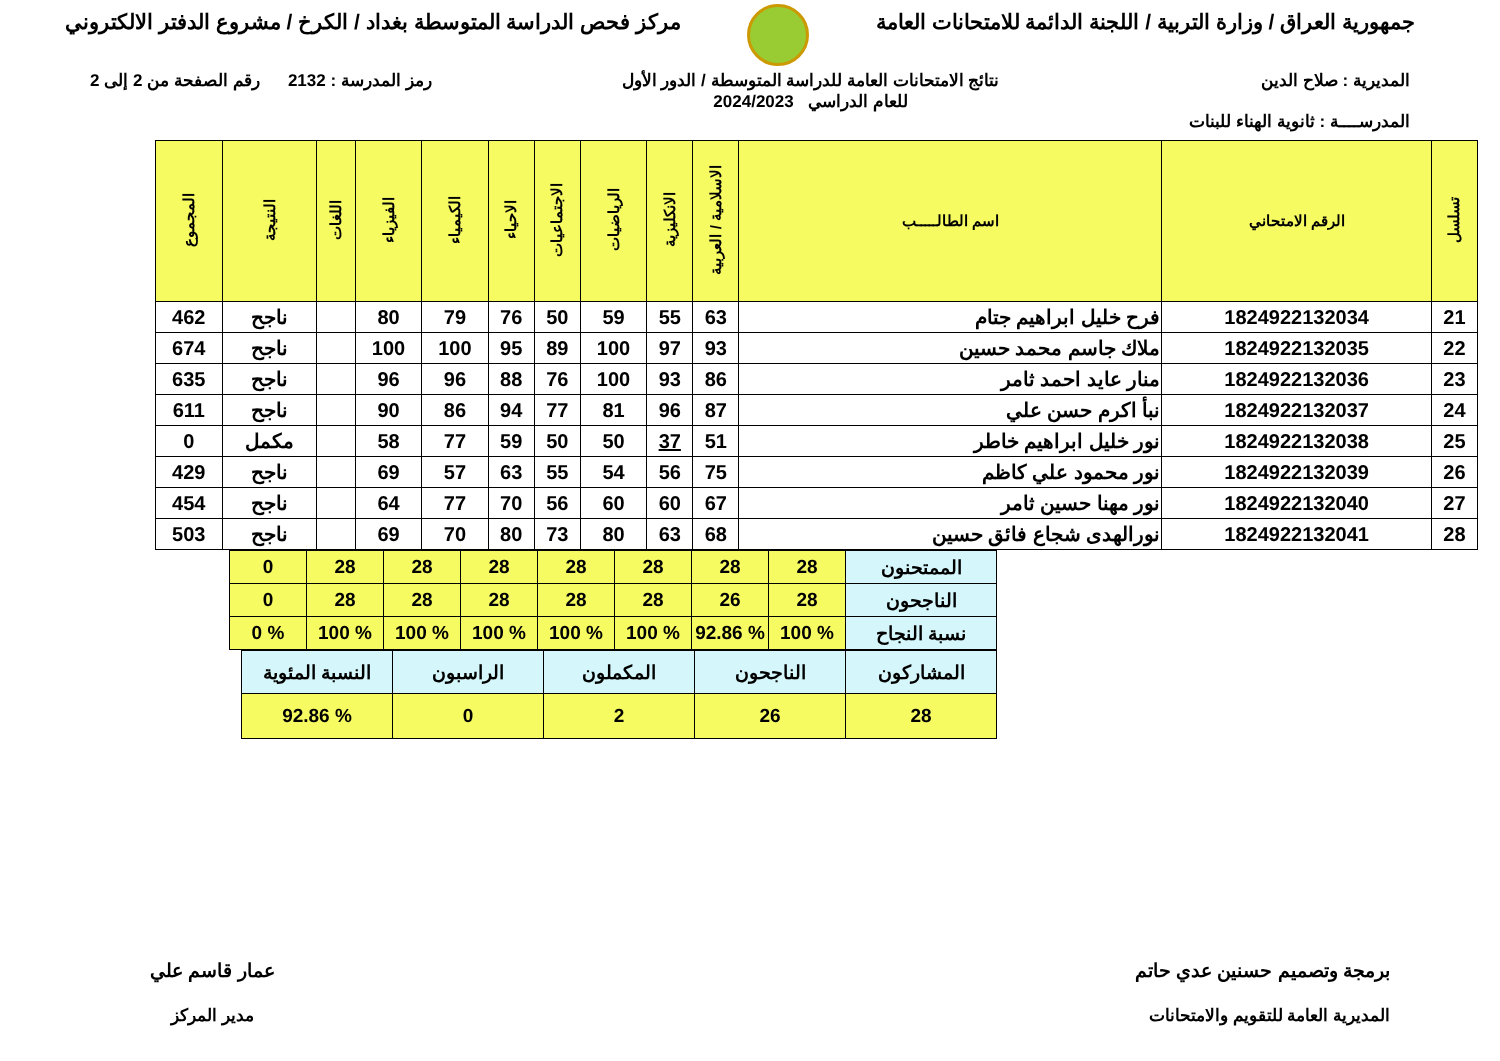جمهورية العراق / وزارة التربية / اللجنة الدائمة للامتحانات العامة
مركز فحص الدراسة المتوسطة بغداد / الكرخ / مشروع الدفتر الالكتروني
المديرية : صلاح الدين
المدرســــة : ثانوية الهناء للبنات
نتائج الامتحانات العامة للدراسة المتوسطة / الدور الأول
للعام الدراسي 2024/2023
رمز المدرسة : 2132 رقم الصفحة من 2 إلى 2
| تسلسل | الرقم الامتحاني | اسم الطالـــــب | الاسلامية / العربية | الانكليزية | الرياضيات | الاجتماعيات | الاحياء | الكيمياء | الفيزياء | اللغات | النتيجة | المجموع |
| --- | --- | --- | --- | --- | --- | --- | --- | --- | --- | --- | --- | --- |
| 21 | 1824922132034 | فرح خليل ابراهيم جتام | 63 | 55 | 59 | 50 | 76 | 79 | 80 | | ناجح | 462 |
| 22 | 1824922132035 | ملاك جاسم محمد حسين | 93 | 97 | 100 | 89 | 95 | 100 | 100 | | ناجح | 674 |
| 23 | 1824922132036 | منار عايد احمد ثامر | 86 | 93 | 100 | 76 | 88 | 96 | 96 | | ناجح | 635 |
| 24 | 1824922132037 | نبأ اكرم حسن علي | 87 | 96 | 81 | 77 | 94 | 86 | 90 | | ناجح | 611 |
| 25 | 1824922132038 | نور خليل ابراهيم خاطر | 51 | 37 | 50 | 50 | 59 | 77 | 58 | | مكمل | 0 |
| 26 | 1824922132039 | نور محمود علي كاظم | 75 | 56 | 54 | 55 | 63 | 57 | 69 | | ناجح | 429 |
| 27 | 1824922132040 | نور مهنا حسين ثامر | 67 | 60 | 60 | 56 | 70 | 77 | 64 | | ناجح | 454 |
| 28 | 1824922132041 | نورالهدى شجاع فائق حسين | 68 | 63 | 80 | 73 | 80 | 70 | 69 | | ناجح | 503 |
| الممتحنون | 28 | 28 | 28 | 28 | 28 | 28 | 28 | 0 |
| الناجحون | 28 | 26 | 28 | 28 | 28 | 28 | 28 | 0 |
| نسبة النجاح | % 100 | % 92.86 | % 100 | % 100 | % 100 | % 100 | % 100 | % 0 |
| المشاركون | الناجحون | المكملون | الراسبون | النسبة المئوية |
| 28 | 26 | 2 | 0 | % 92.86 |
برمجة وتصميم حسنين عدي حاتم
المديرية العامة للتقويم والامتحانات
عمار قاسم علي
مدير المركز